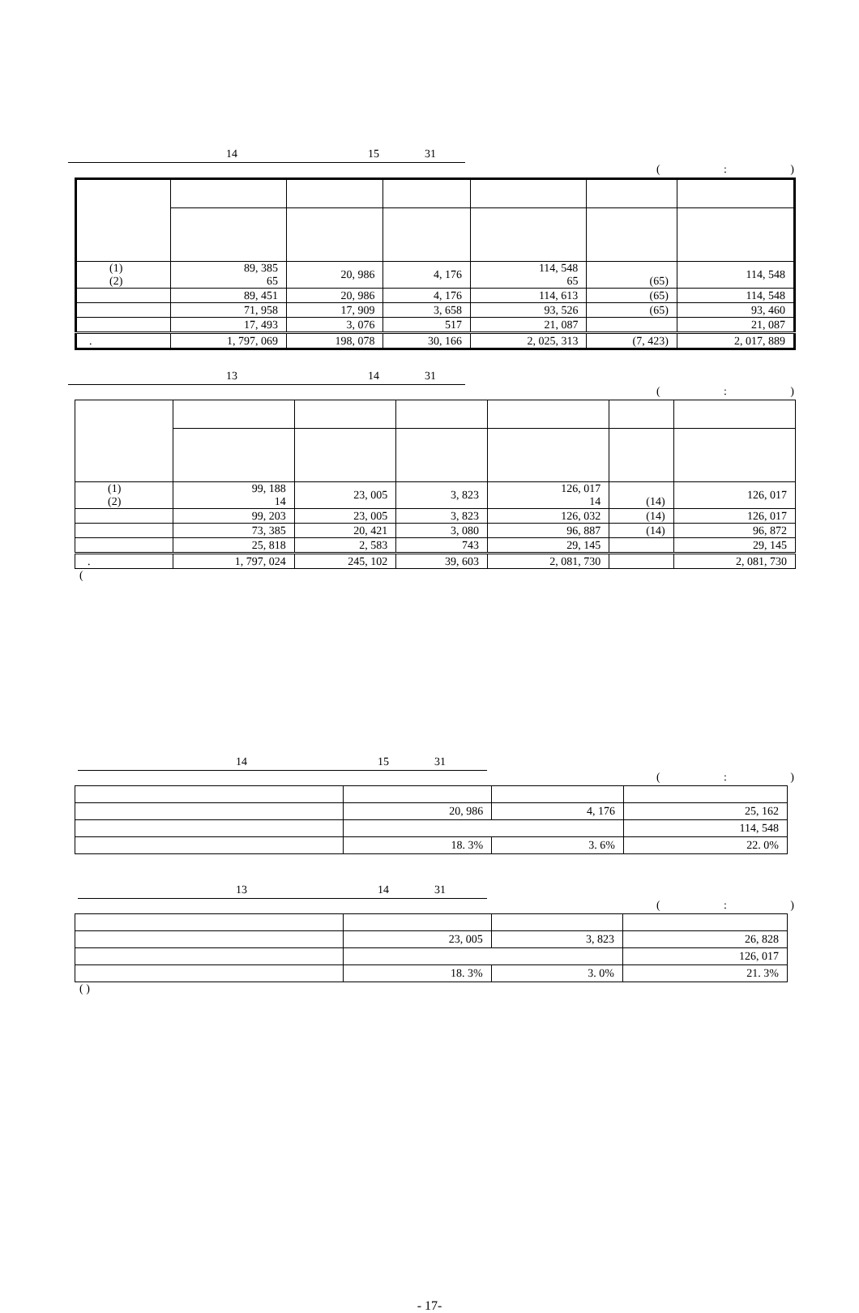14 15 31
(:)
| (1) (2) | 89, 385 65 | 20, 986 | 4, 176 | 114, 548 65 | (65) | 114, 548 |
| | 89, 451 | 20, 986 | 4, 176 | 114, 613 | (65) | 114, 548 |
| | 71, 958 | 17, 909 | 3, 658 | 93, 526 | (65) | 93, 460 |
| | 17, 493 | 3, 076 | 517 | 21, 087 | | 21, 087 |
| . | 1, 797, 069 | 198, 078 | 30, 166 | 2, 025, 313 | (7, 423) | 2, 017, 889 |
13 14 31
(:)
| (1) (2) | 99, 188 14 | 23, 005 | 3, 823 | 126, 017 14 | (14) | 126, 017 |
| | 99, 203 | 23, 005 | 3, 823 | 126, 032 | (14) | 126, 017 |
| | 73, 385 | 20, 421 | 3, 080 | 96, 887 | (14) | 96, 872 |
| | 25, 818 | 2, 583 | 743 | 29, 145 | | 29, 145 |
| . | 1, 797, 024 | 245, 102 | 39, 603 | 2, 081, 730 | | 2, 081, 730 |
(
14 15 31
(:)
| | 20, 986 | 4, 176 | 25, 162 |
| | | | 114, 548 |
| | 18. 3% | 3. 6% | 22. 0% |
13 14 31
(:)
| | 23, 005 | 3, 823 | 26, 828 |
| | | | 126, 017 |
| | 18. 3% | 3. 0% | 21. 3% |
( )
- 17-